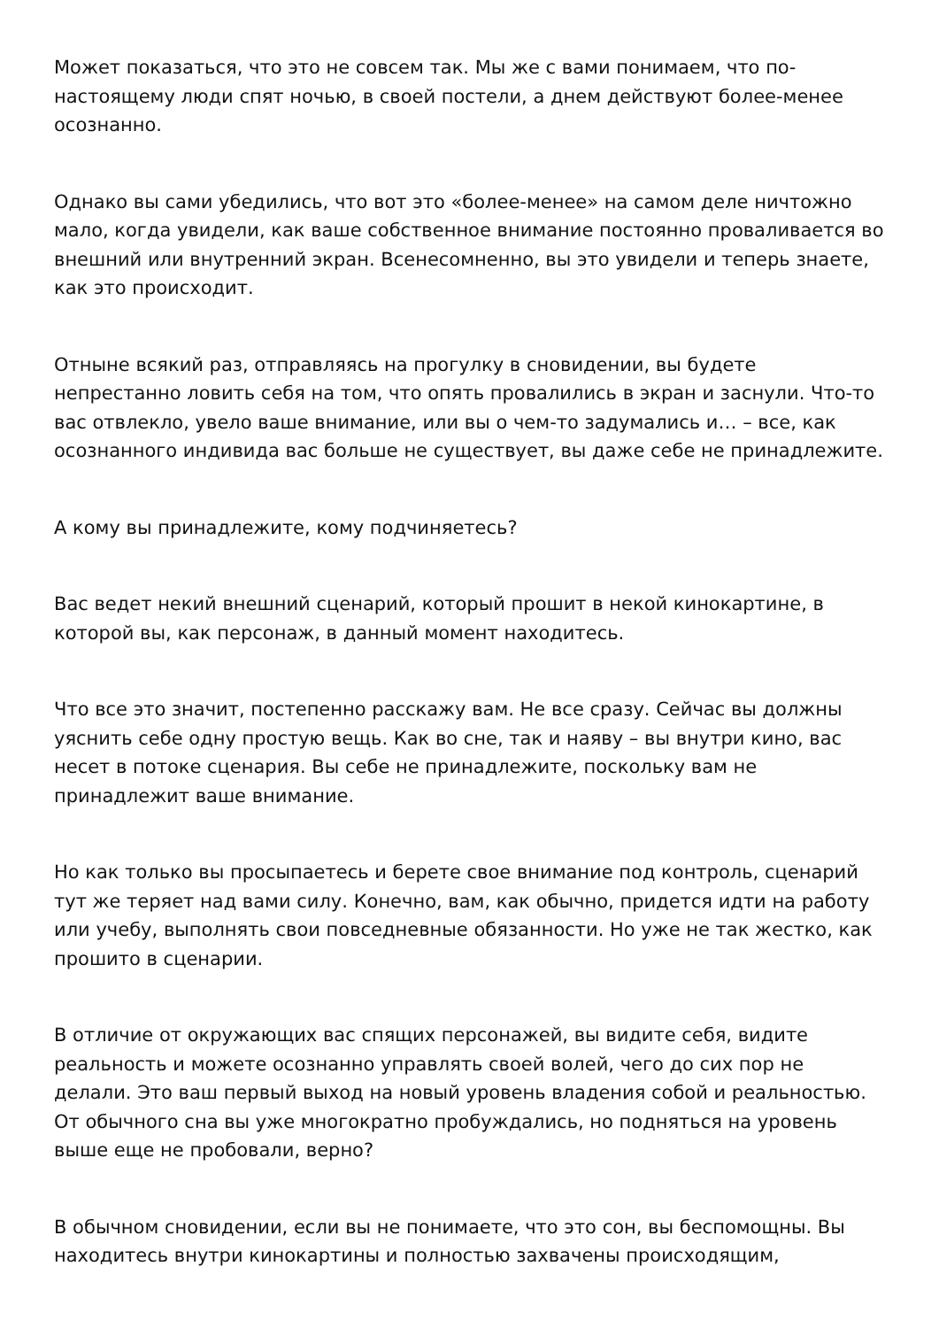Может показаться, что это не совсем так. Мы же с вами понимаем, что по-настоящему люди спят ночью, в своей постели, а днем действуют более-менее осознанно.
Однако вы сами убедились, что вот это «более-менее» на самом деле ничтожно мало, когда увидели, как ваше собственное внимание постоянно проваливается во внешний или внутренний экран. Всенесомненно, вы это увидели и теперь знаете, как это происходит.
Отныне всякий раз, отправляясь на прогулку в сновидении, вы будете непрестанно ловить себя на том, что опять провалились в экран и заснули. Что-то вас отвлекло, увело ваше внимание, или вы о чем-то задумались и… – все, как осознанного индивида вас больше не существует, вы даже себе не принадлежите.
А кому вы принадлежите, кому подчиняетесь?
Вас ведет некий внешний сценарий, который прошит в некой кинокартине, в которой вы, как персонаж, в данный момент находитесь.
Что все это значит, постепенно расскажу вам. Не все сразу. Сейчас вы должны уяснить себе одну простую вещь. Как во сне, так и наяву – вы внутри кино, вас несет в потоке сценария. Вы себе не принадлежите, поскольку вам не принадлежит ваше внимание.
Но как только вы просыпаетесь и берете свое внимание под контроль, сценарий тут же теряет над вами силу. Конечно, вам, как обычно, придется идти на работу или учебу, выполнять свои повседневные обязанности. Но уже не так жестко, как прошито в сценарии.
В отличие от окружающих вас спящих персонажей, вы видите себя, видите реальность и можете осознанно управлять своей волей, чего до сих пор не делали. Это ваш первый выход на новый уровень владения собой и реальностью. От обычного сна вы уже многократно пробуждались, но подняться на уровень выше еще не пробовали, верно?
В обычном сновидении, если вы не понимаете, что это сон, вы беспомощны. Вы находитесь внутри кинокартины и полностью захвачены происходящим,